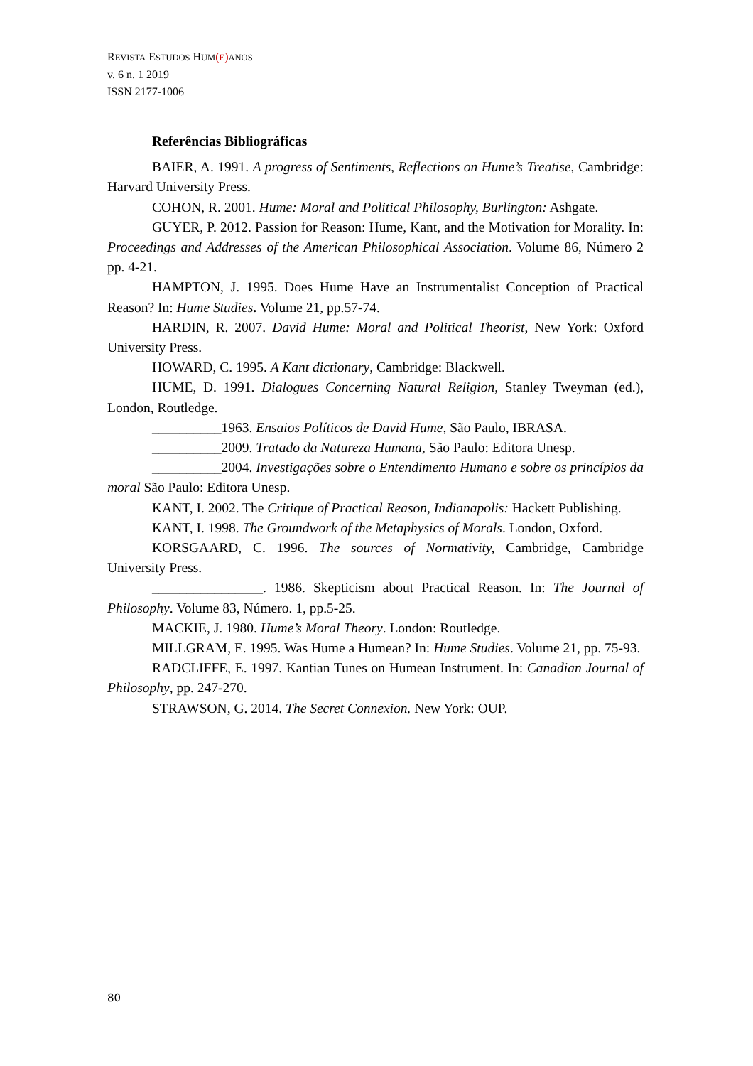REVISTA ESTUDOS HUM(E) ANOS
v. 6 n. 1 2019
ISSN 2177-1006
Referências Bibliográficas
BAIER, A. 1991. A progress of Sentiments, Reflections on Hume’s Treatise, Cambridge: Harvard University Press.
COHON, R. 2001. Hume: Moral and Political Philosophy, Burlington: Ashgate.
GUYER, P. 2012. Passion for Reason: Hume, Kant, and the Motivation for Morality. In: Proceedings and Addresses of the American Philosophical Association. Volume 86, Número 2 pp. 4-21.
HAMPTON, J. 1995. Does Hume Have an Instrumentalist Conception of Practical Reason? In: Hume Studies. Volume 21, pp.57-74.
HARDIN, R. 2007. David Hume: Moral and Political Theorist, New York: Oxford University Press.
HOWARD, C. 1995. A Kant dictionary, Cambridge: Blackwell.
HUME, D. 1991. Dialogues Concerning Natural Religion, Stanley Tweyman (ed.), London, Routledge.
__________1963. Ensaios Políticos de David Hume, São Paulo, IBRASA.
__________2009. Tratado da Natureza Humana, São Paulo: Editora Unesp.
__________2004. Investigações sobre o Entendimento Humano e sobre os princípios da moral São Paulo: Editora Unesp.
KANT, I. 2002. The Critique of Practical Reason, Indianapolis: Hackett Publishing.
KANT, I. 1998. The Groundwork of the Metaphysics of Morals. London, Oxford.
KORSGAARD, C. 1996. The sources of Normativity, Cambridge, Cambridge University Press.
________________. 1986. Skepticism about Practical Reason. In: The Journal of Philosophy. Volume 83, Número. 1, pp.5-25.
MACKIE, J. 1980. Hume’s Moral Theory. London: Routledge.
MILLGRAM, E. 1995. Was Hume a Humean? In: Hume Studies. Volume 21, pp. 75-93.
RADCLIFFE, E. 1997. Kantian Tunes on Humean Instrument. In: Canadian Journal of Philosophy, pp. 247-270.
STRAWSON, G. 2014. The Secret Connexion. New York: OUP.
80